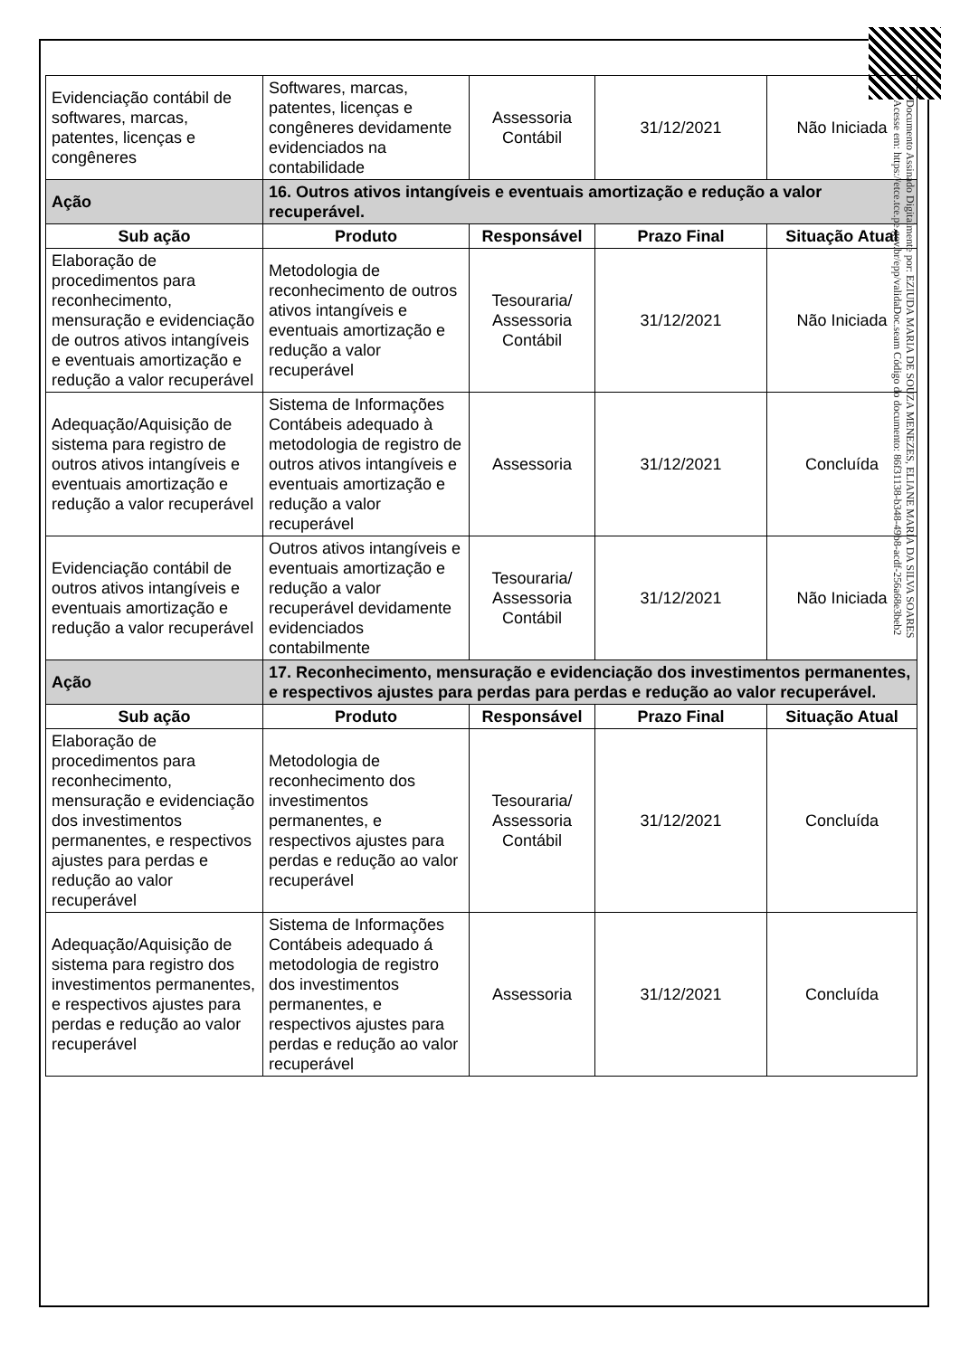| Evidenciação contábil de softwares, marcas, patentes, licenças e congêneres | Softwares, marcas, patentes, licenças e congêneres devidamente evidenciados na contabilidade | Assessoria Contábil | 31/12/2021 | Não Iniciada |
| Ação | 16. Outros ativos intangíveis e eventuais amortização e redução a valor recuperável. | | | |
| Sub ação | Produto | Responsável | Prazo Final | Situação Atual |
| Elaboração de procedimentos para reconhecimento, mensuração e evidenciação de outros ativos intangíveis e eventuais amortização e redução a valor recuperável | Metodologia de reconhecimento de outros ativos intangíveis e eventuais amortização e redução a valor recuperável | Tesouraria/ Assessoria Contábil | 31/12/2021 | Não Iniciada |
| Adequação/Aquisição de sistema para registro de outros ativos intangíveis e eventuais amortização e redução a valor recuperável | Sistema de Informações Contábeis adequado à metodologia de registro de outros ativos intangíveis e eventuais amortização e redução a valor recuperável | Assessoria | 31/12/2021 | Concluída |
| Evidenciação contábil de outros ativos intangíveis e eventuais amortização e redução a valor recuperável | Outros ativos intangíveis e eventuais amortização e redução a valor recuperável devidamente evidenciados contabilmente | Tesouraria/ Assessoria Contábil | 31/12/2021 | Não Iniciada |
| Ação | 17. Reconhecimento, mensuração e evidenciação dos investimentos permanentes, e respectivos ajustes para perdas para perdas e redução ao valor recuperável. | | | |
| Sub ação | Produto | Responsável | Prazo Final | Situação Atual |
| Elaboração de procedimentos para reconhecimento, mensuração e evidenciação dos investimentos permanentes, e respectivos ajustes para perdas e redução ao valor recuperável | Metodologia de reconhecimento dos investimentos permanentes, e respectivos ajustes para perdas e redução ao valor recuperável | Tesouraria/ Assessoria Contábil | 31/12/2021 | Concluída |
| Adequação/Aquisição de sistema para registro dos investimentos permanentes, e respectivos ajustes para perdas e redução ao valor recuperável | Sistema de Informações Contábeis adequado á metodologia de registro dos investimentos permanentes, e respectivos ajustes para perdas e redução ao valor recuperável | Assessoria | 31/12/2021 | Concluída |
Documento Assinado Digitalmente por: EZIUDA MARIA DE SOUZA MENEZES, ELIANE MARIA DA SILVA SOARES
Acesse em: https://etce.tce.pe.gov.br/epp/validaDoc.seam Código do documento: 86f31138-b348-49b8-acdf-256a68e3beb2